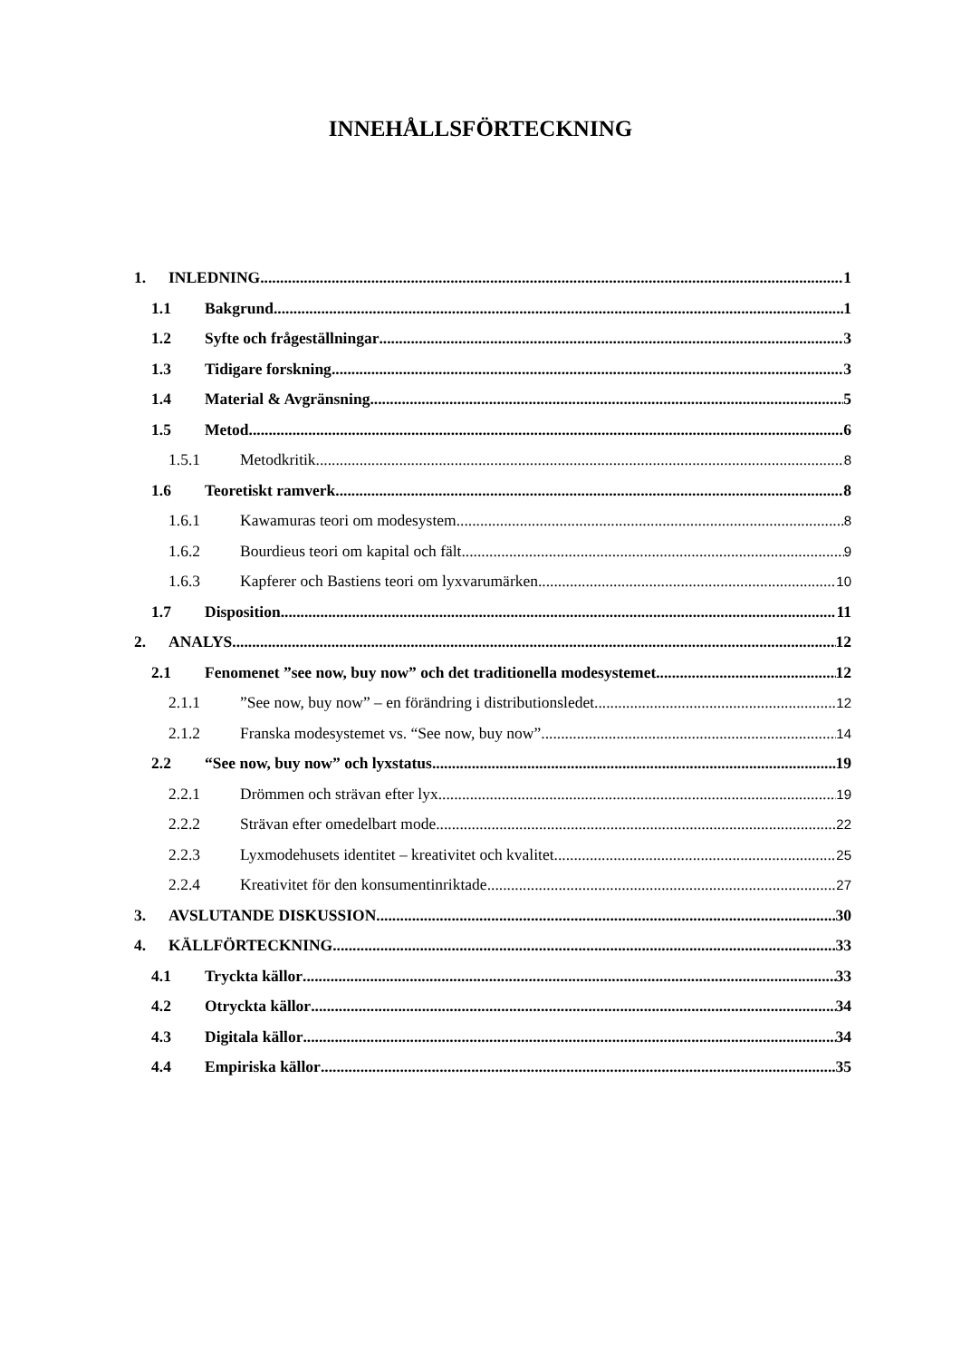INNEHÅLLSFÖRTECKNING
1. INLEDNING 1
1.1 Bakgrund 1
1.2 Syfte och frågeställningar 3
1.3 Tidigare forskning 3
1.4 Material & Avgränsning 5
1.5 Metod 6
1.5.1 Metodkritik 8
1.6 Teoretiskt ramverk 8
1.6.1 Kawamuras teori om modesystem 8
1.6.2 Bourdieus teori om kapital och fält 9
1.6.3 Kapferer och Bastiens teori om lyxvarumärken 10
1.7 Disposition 11
2. ANALYS 12
2.1 Fenomenet ”see now, buy now” och det traditionella modesystemet 12
2.1.1”See now, buy now” – en förändring i distributionsledet 12
2.1.2 Franska modesystemet vs. “See now, buy now” 14
2.2 “See now, buy now” och lyxstatus 19
2.2.1 Drömmen och strävan efter lyx 19
2.2.2 Strävan efter omedelbart mode 22
2.2.3 Lyxmodehusets identitet – kreativitet och kvalitet 25
2.2.4 Kreativitet för den konsumentinriktade 27
3. AVSLUTANDE DISKUSSION 30
4. KÄLLFÖRTECKNING 33
4.1 Tryckta källor 33
4.2 Otryckta källor 34
4.3 Digitala källor 34
4.4 Empiriska källor 35